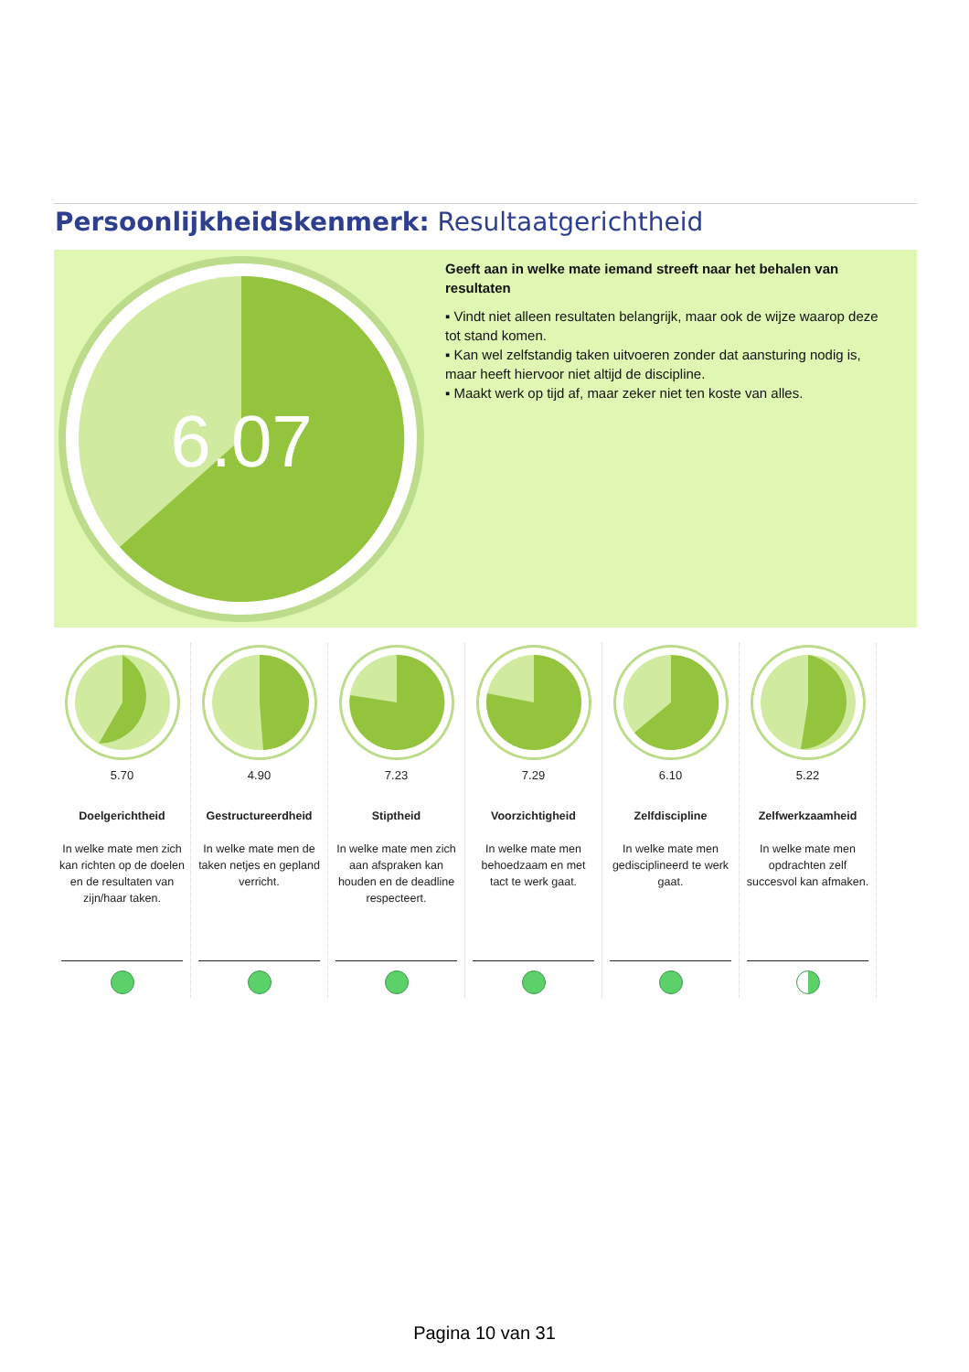Persoonlijkheidskenmerk: Resultaatgerichtheid
6.07
Geeft aan in welke mate iemand streeft naar het behalen van resultaten
▪ Vindt niet alleen resultaten belangrijk, maar ook de wijze waarop deze tot stand komen.
▪ Kan wel zelfstandig taken uitvoeren zonder dat aansturing nodig is, maar heeft hiervoor niet altijd de discipline.
▪ Maakt werk op tijd af, maar zeker niet ten koste van alles.
5.70
Doelgerichtheid
In welke mate men zich kan richten op de doelen en de resultaten van zijn/haar taken.
4.90
Gestructureerdheid
In welke mate men de taken netjes en gepland verricht.
7.23
Stiptheid
In welke mate men zich aan afspraken kan houden en de deadline respecteert.
7.29
Voorzichtigheid
In welke mate men behoedzaam en met tact te werk gaat.
6.10
Zelfdiscipline
In welke mate men gedisciplineerd te werk gaat.
5.22
Zelfwerkzaamheid
In welke mate men opdrachten zelf succesvol kan afmaken.
Pagina 10 van 31